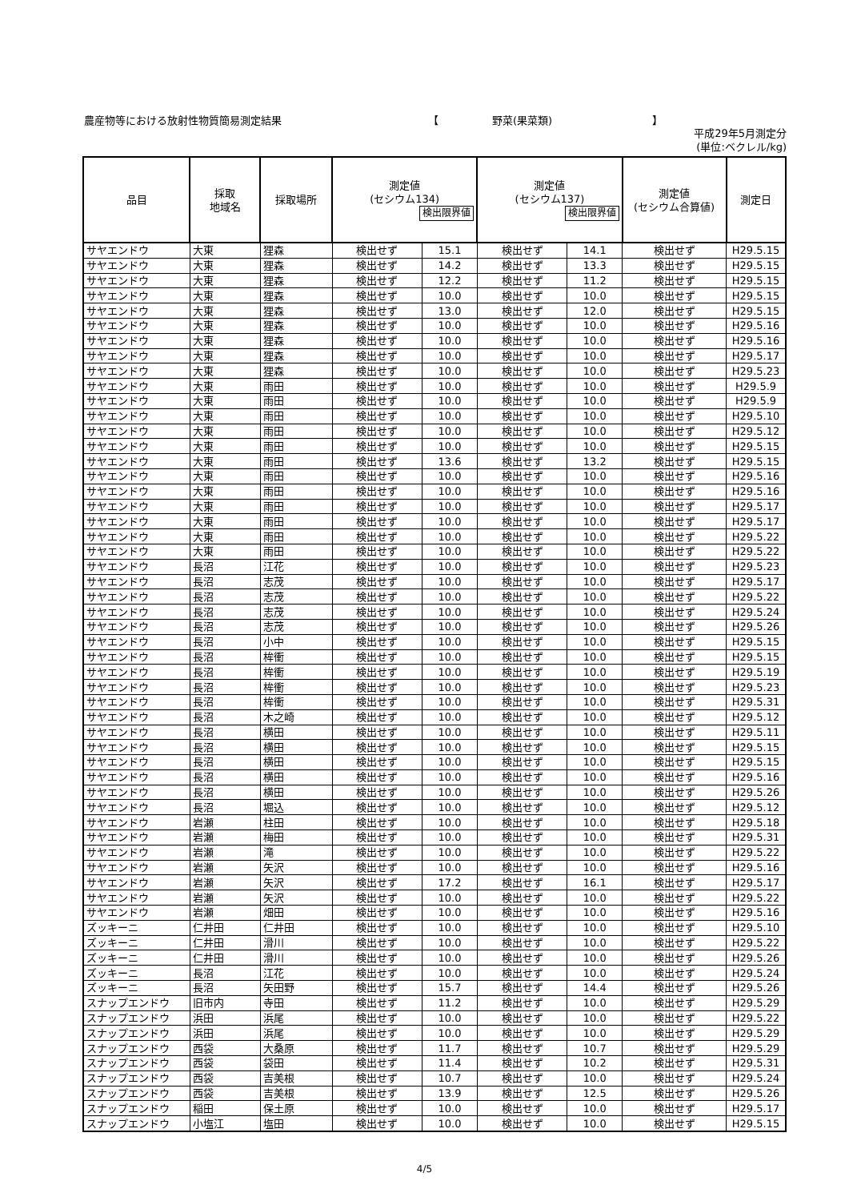農産物等における放射性物質簡易測定結果 【 野菜(果菜類) 】
平成29年5月測定分
(単位:ベクレル/kg)
| 品目 | 採取 地域名 | 採取場所 | 測定値 (セシウム134) 検出限界値 | | 測定値 (セシウム137) 検出限界値 | | 測定値 (セシウム合算値) | 測定日 |
| --- | --- | --- | --- | --- | --- | --- | --- | --- |
| サヤエンドウ | 大東 | 狸森 | 検出せず | 15.1 | 検出せず | 14.1 | 検出せず | H29.5.15 |
| サヤエンドウ | 大東 | 狸森 | 検出せず | 14.2 | 検出せず | 13.3 | 検出せず | H29.5.15 |
| サヤエンドウ | 大東 | 狸森 | 検出せず | 12.2 | 検出せず | 11.2 | 検出せず | H29.5.15 |
| サヤエンドウ | 大東 | 狸森 | 検出せず | 10.0 | 検出せず | 10.0 | 検出せず | H29.5.15 |
| サヤエンドウ | 大東 | 狸森 | 検出せず | 13.0 | 検出せず | 12.0 | 検出せず | H29.5.15 |
| サヤエンドウ | 大東 | 狸森 | 検出せず | 10.0 | 検出せず | 10.0 | 検出せず | H29.5.16 |
| サヤエンドウ | 大東 | 狸森 | 検出せず | 10.0 | 検出せず | 10.0 | 検出せず | H29.5.16 |
| サヤエンドウ | 大東 | 狸森 | 検出せず | 10.0 | 検出せず | 10.0 | 検出せず | H29.5.17 |
| サヤエンドウ | 大東 | 狸森 | 検出せず | 10.0 | 検出せず | 10.0 | 検出せず | H29.5.23 |
| サヤエンドウ | 大東 | 雨田 | 検出せず | 10.0 | 検出せず | 10.0 | 検出せず | H29.5.9 |
| サヤエンドウ | 大東 | 雨田 | 検出せず | 10.0 | 検出せず | 10.0 | 検出せず | H29.5.9 |
| サヤエンドウ | 大東 | 雨田 | 検出せず | 10.0 | 検出せず | 10.0 | 検出せず | H29.5.10 |
| サヤエンドウ | 大東 | 雨田 | 検出せず | 10.0 | 検出せず | 10.0 | 検出せず | H29.5.12 |
| サヤエンドウ | 大東 | 雨田 | 検出せず | 10.0 | 検出せず | 10.0 | 検出せず | H29.5.15 |
| サヤエンドウ | 大東 | 雨田 | 検出せず | 13.6 | 検出せず | 13.2 | 検出せず | H29.5.15 |
| サヤエンドウ | 大東 | 雨田 | 検出せず | 10.0 | 検出せず | 10.0 | 検出せず | H29.5.16 |
| サヤエンドウ | 大東 | 雨田 | 検出せず | 10.0 | 検出せず | 10.0 | 検出せず | H29.5.16 |
| サヤエンドウ | 大東 | 雨田 | 検出せず | 10.0 | 検出せず | 10.0 | 検出せず | H29.5.17 |
| サヤエンドウ | 大東 | 雨田 | 検出せず | 10.0 | 検出せず | 10.0 | 検出せず | H29.5.17 |
| サヤエンドウ | 大東 | 雨田 | 検出せず | 10.0 | 検出せず | 10.0 | 検出せず | H29.5.22 |
| サヤエンドウ | 大東 | 雨田 | 検出せず | 10.0 | 検出せず | 10.0 | 検出せず | H29.5.22 |
| サヤエンドウ | 長沼 | 江花 | 検出せず | 10.0 | 検出せず | 10.0 | 検出せず | H29.5.23 |
| サヤエンドウ | 長沼 | 志茂 | 検出せず | 10.0 | 検出せず | 10.0 | 検出せず | H29.5.17 |
| サヤエンドウ | 長沼 | 志茂 | 検出せず | 10.0 | 検出せず | 10.0 | 検出せず | H29.5.22 |
| サヤエンドウ | 長沼 | 志茂 | 検出せず | 10.0 | 検出せず | 10.0 | 検出せず | H29.5.24 |
| サヤエンドウ | 長沼 | 志茂 | 検出せず | 10.0 | 検出せず | 10.0 | 検出せず | H29.5.26 |
| サヤエンドウ | 長沼 | 小中 | 検出せず | 10.0 | 検出せず | 10.0 | 検出せず | H29.5.15 |
| サヤエンドウ | 長沼 | 桙衝 | 検出せず | 10.0 | 検出せず | 10.0 | 検出せず | H29.5.15 |
| サヤエンドウ | 長沼 | 桙衝 | 検出せず | 10.0 | 検出せず | 10.0 | 検出せず | H29.5.19 |
| サヤエンドウ | 長沼 | 桙衝 | 検出せず | 10.0 | 検出せず | 10.0 | 検出せず | H29.5.23 |
| サヤエンドウ | 長沼 | 桙衝 | 検出せず | 10.0 | 検出せず | 10.0 | 検出せず | H29.5.31 |
| サヤエンドウ | 長沼 | 木之崎 | 検出せず | 10.0 | 検出せず | 10.0 | 検出せず | H29.5.12 |
| サヤエンドウ | 長沼 | 横田 | 検出せず | 10.0 | 検出せず | 10.0 | 検出せず | H29.5.11 |
| サヤエンドウ | 長沼 | 横田 | 検出せず | 10.0 | 検出せず | 10.0 | 検出せず | H29.5.15 |
| サヤエンドウ | 長沼 | 横田 | 検出せず | 10.0 | 検出せず | 10.0 | 検出せず | H29.5.15 |
| サヤエンドウ | 長沼 | 横田 | 検出せず | 10.0 | 検出せず | 10.0 | 検出せず | H29.5.16 |
| サヤエンドウ | 長沼 | 横田 | 検出せず | 10.0 | 検出せず | 10.0 | 検出せず | H29.5.26 |
| サヤエンドウ | 長沼 | 堀込 | 検出せず | 10.0 | 検出せず | 10.0 | 検出せず | H29.5.12 |
| サヤエンドウ | 岩瀬 | 柱田 | 検出せず | 10.0 | 検出せず | 10.0 | 検出せず | H29.5.18 |
| サヤエンドウ | 岩瀬 | 梅田 | 検出せず | 10.0 | 検出せず | 10.0 | 検出せず | H29.5.31 |
| サヤエンドウ | 岩瀬 | 滝 | 検出せず | 10.0 | 検出せず | 10.0 | 検出せず | H29.5.22 |
| サヤエンドウ | 岩瀬 | 矢沢 | 検出せず | 10.0 | 検出せず | 10.0 | 検出せず | H29.5.16 |
| サヤエンドウ | 岩瀬 | 矢沢 | 検出せず | 17.2 | 検出せず | 16.1 | 検出せず | H29.5.17 |
| サヤエンドウ | 岩瀬 | 矢沢 | 検出せず | 10.0 | 検出せず | 10.0 | 検出せず | H29.5.22 |
| サヤエンドウ | 岩瀬 | 畑田 | 検出せず | 10.0 | 検出せず | 10.0 | 検出せず | H29.5.16 |
| ズッキーニ | 仁井田 | 仁井田 | 検出せず | 10.0 | 検出せず | 10.0 | 検出せず | H29.5.10 |
| ズッキーニ | 仁井田 | 滑川 | 検出せず | 10.0 | 検出せず | 10.0 | 検出せず | H29.5.22 |
| ズッキーニ | 仁井田 | 滑川 | 検出せず | 10.0 | 検出せず | 10.0 | 検出せず | H29.5.26 |
| ズッキーニ | 長沼 | 江花 | 検出せず | 10.0 | 検出せず | 10.0 | 検出せず | H29.5.24 |
| ズッキーニ | 長沼 | 矢田野 | 検出せず | 15.7 | 検出せず | 14.4 | 検出せず | H29.5.26 |
| スナップエンドウ | 旧市内 | 寺田 | 検出せず | 11.2 | 検出せず | 10.0 | 検出せず | H29.5.29 |
| スナップエンドウ | 浜田 | 浜尾 | 検出せず | 10.0 | 検出せず | 10.0 | 検出せず | H29.5.22 |
| スナップエンドウ | 浜田 | 浜尾 | 検出せず | 10.0 | 検出せず | 10.0 | 検出せず | H29.5.29 |
| スナップエンドウ | 西袋 | 大桑原 | 検出せず | 11.7 | 検出せず | 10.7 | 検出せず | H29.5.29 |
| スナップエンドウ | 西袋 | 袋田 | 検出せず | 11.4 | 検出せず | 10.2 | 検出せず | H29.5.31 |
| スナップエンドウ | 西袋 | 吉美根 | 検出せず | 10.7 | 検出せず | 10.0 | 検出せず | H29.5.24 |
| スナップエンドウ | 西袋 | 吉美根 | 検出せず | 13.9 | 検出せず | 12.5 | 検出せず | H29.5.26 |
| スナップエンドウ | 稲田 | 保土原 | 検出せず | 10.0 | 検出せず | 10.0 | 検出せず | H29.5.17 |
| スナップエンドウ | 小塩江 | 塩田 | 検出せず | 10.0 | 検出せず | 10.0 | 検出せず | H29.5.15 |
4/5